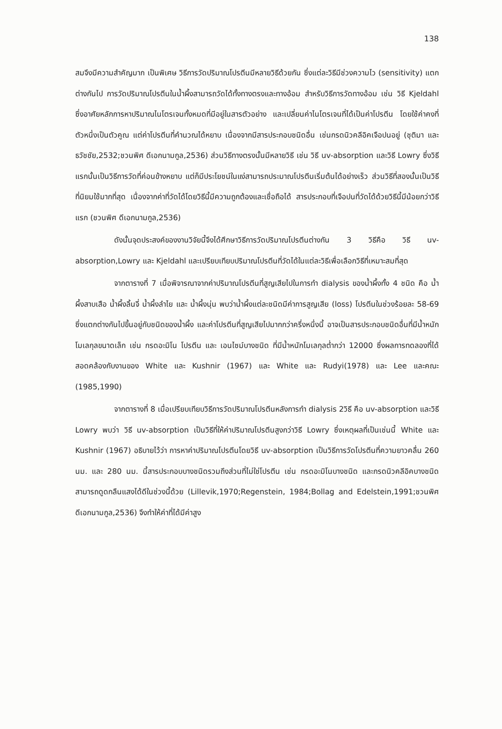138
สมจึงมีความสำคัญมาก เป็นพิเศษ วิธีการวัดปริมาณโปรตีนมีหลายวิธีด้วยกัน ซึ่งแต่ละวิธีมีช่วงความไว (sensitivity) แตกต่างกันไป การวัดปริมาณโปรตีนในน้ำผึ้งสามารถวัดได้ทั้งทางตรงและทางอ้อม สำหรับวิธีการวัดทางอ้อม เช่น วิธี Kjeldahl ซึ่งอาศัยหลักการหาปริมาณไนโตรเจนทั้งหมดที่มีอยู่ในสารตัวอย่าง และเปลี่ยนค่าไนโตรเจนที่ได้เป็นค่าโปรตีน โดยใช้ค่าคงที่ตัวหนึ่งเป็นตัวคูณ แต่ค่าโปรตีนที่คำนวณได้หยาบ เนื่องจากมีสารประกอบชนิดอื่น เช่นกรดนิวคลีอิคเจือปนอยู่ (ชุติมา และธวัชชัย,2532;ชวนพิศ ดีเอกนามกูล,2536) ส่วนวิธีทางตรงนั้นมีหลายวิธี เช่น วิธี uv-absorption และวิธี Lowry ซึ่งวิธีแรกนั้นเป็นวิธีการวัดที่ค่อนข้างหยาบ แต่ก็มีประโยชน์ในแง่สามารถประมาณโปรตีนเริ่มต้นได้อย่างเร็ว ส่วนวิธีที่สองนั้นเป็นวิธีที่นิยมใช้มากที่สุด เนื่องจากค่าที่วัดได้โดยวิธีนี้มีความถูกต้องและเชื่อถือได้ สารประกอบที่เจือปนที่วัดได้ด้วยวิธีนี้มีน้อยกว่าวิธีแรก (ชวนพิศ ดีเอกนามกูล,2536)
ดังนั้นจุดประสงค์ของงานวิจัยนี้จึงได้ศึกษาวิธีการวัดปริมาณโปรตีนต่างกัน 3 วิธีคือ วิธี uv-absorption,Lowry และ Kjeldahl และเปรียบเทียบปริมาณโปรตีนที่วัดได้ในแต่ละวิธีเพื่อเลือกวิธีที่เหมาะสมที่สุด
จากตารางที่ 7 เมื่อพิจารณาจากค่าปริมาณโปรตีนที่สูญเสียไปในการทำ dialysis ของน้ำผึ้งทั้ง 4 ชนิด คือ น้ำผึ้งสาบเสือ น้ำผึ้งลิ้นจี่ น้ำผึ้งลำไย และ น้ำผึ้งนุ่น พบว่าน้ำผึ้งแต่ละชนิดมีค่าการสูญเสีย (loss) โปรตีนในช่วงร้อยละ 58-69 ซึ่งแตกต่างกันไปขึ้นอยู่กับชนิดของน้ำผึ้ง และค่าโปรตีนที่สูญเสียไปมากกว่าครึ่งหนึ่งนี้ อาจเป็นสารประกอบชนิดอื่นที่มีน้ำหนักโมเลกุลขนาดเล็ก เช่น กรดอะมิโน โปรตีน และ เอนไซม์บางชนิด ที่มีน้ำหนักโมเลกุลต่ำกว่า 12000 ซึ่งผลการทดลองที่ได้สอดคล้องกับงานของ White และ Kushnir (1967) และ White และ Rudyi(1978) และ Lee และคณะ (1985,1990)
จากตารางที่ 8 เมื่อเปรียบเทียบวิธีการวัดปริมาณโปรตีนหลังการทำ dialysis 2วิธี คือ uv-absorption และวิธี Lowry พบว่า วิธี uv-absorption เป็นวิธีที่ให้ค่าปริมาณโปรตีนสูงกว่าวิธี Lowry ซึ่งเหตุผลที่เป็นเช่นนี้ White และ Kushnir (1967) อธิบายไว้ว่า การหาค่าปริมาณโปรตีนโดยวิธี uv-absorption เป็นวิธีการวัดโปรตีนที่ความยาวคลื่น 260 นม. และ 280 นม. นี้สารประกอบบางชนิดรวมถึงส่วนที่ไม่ใช่โปรตีน เช่น กรดอะมิโนบางชนิด และกรดนิวคลีอิคบางชนิดสามารถดูดกลืนแสงได้ดีในช่วงนี้ด้วย (Lillevik,1970;Regenstein, 1984;Bollag and Edelstein,1991;ชวนพิศ ดีเอกนามกูล,2536) จึงทำให้ค่าที่ได้มีค่าสูง